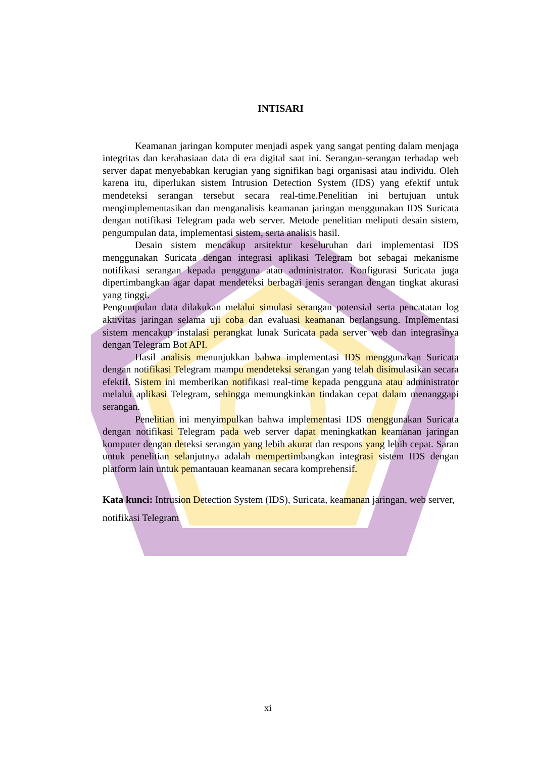INTISARI
Keamanan jaringan komputer menjadi aspek yang sangat penting dalam menjaga integritas dan kerahasiaan data di era digital saat ini. Serangan-serangan terhadap web server dapat menyebabkan kerugian yang signifikan bagi organisasi atau individu. Oleh karena itu, diperlukan sistem Intrusion Detection System (IDS) yang efektif untuk mendeteksi serangan tersebut secara real-time.Penelitian ini bertujuan untuk mengimplementasikan dan menganalisis keamanan jaringan menggunakan IDS Suricata dengan notifikasi Telegram pada web server. Metode penelitian meliputi desain sistem, pengumpulan data, implementasi sistem, serta analisis hasil.
Desain sistem mencakup arsitektur keseluruhan dari implementasi IDS menggunakan Suricata dengan integrasi aplikasi Telegram bot sebagai mekanisme notifikasi serangan kepada pengguna atau administrator. Konfigurasi Suricata juga dipertimbangkan agar dapat mendeteksi berbagai jenis serangan dengan tingkat akurasi yang tinggi.
Pengumpulan data dilakukan melalui simulasi serangan potensial serta pencatatan log aktivitas jaringan selama uji coba dan evaluasi keamanan berlangsung. Implementasi sistem mencakup instalasi perangkat lunak Suricata pada server web dan integrasinya dengan Telegram Bot API.
Hasil analisis menunjukkan bahwa implementasi IDS menggunakan Suricata dengan notifikasi Telegram mampu mendeteksi serangan yang telah disimulasikan secara efektif. Sistem ini memberikan notifikasi real-time kepada pengguna atau administrator melalui aplikasi Telegram, sehingga memungkinkan tindakan cepat dalam menanggapi serangan.
Penelitian ini menyimpulkan bahwa implementasi IDS menggunakan Suricata dengan notifikasi Telegram pada web server dapat meningkatkan keamanan jaringan komputer dengan deteksi serangan yang lebih akurat dan respons yang lebih cepat. Saran untuk penelitian selanjutnya adalah mempertimbangkan integrasi sistem IDS dengan platform lain untuk pemantauan keamanan secara komprehensif.
Kata kunci: Intrusion Detection System (IDS), Suricata, keamanan jaringan, web server, notifikasi Telegram
xi